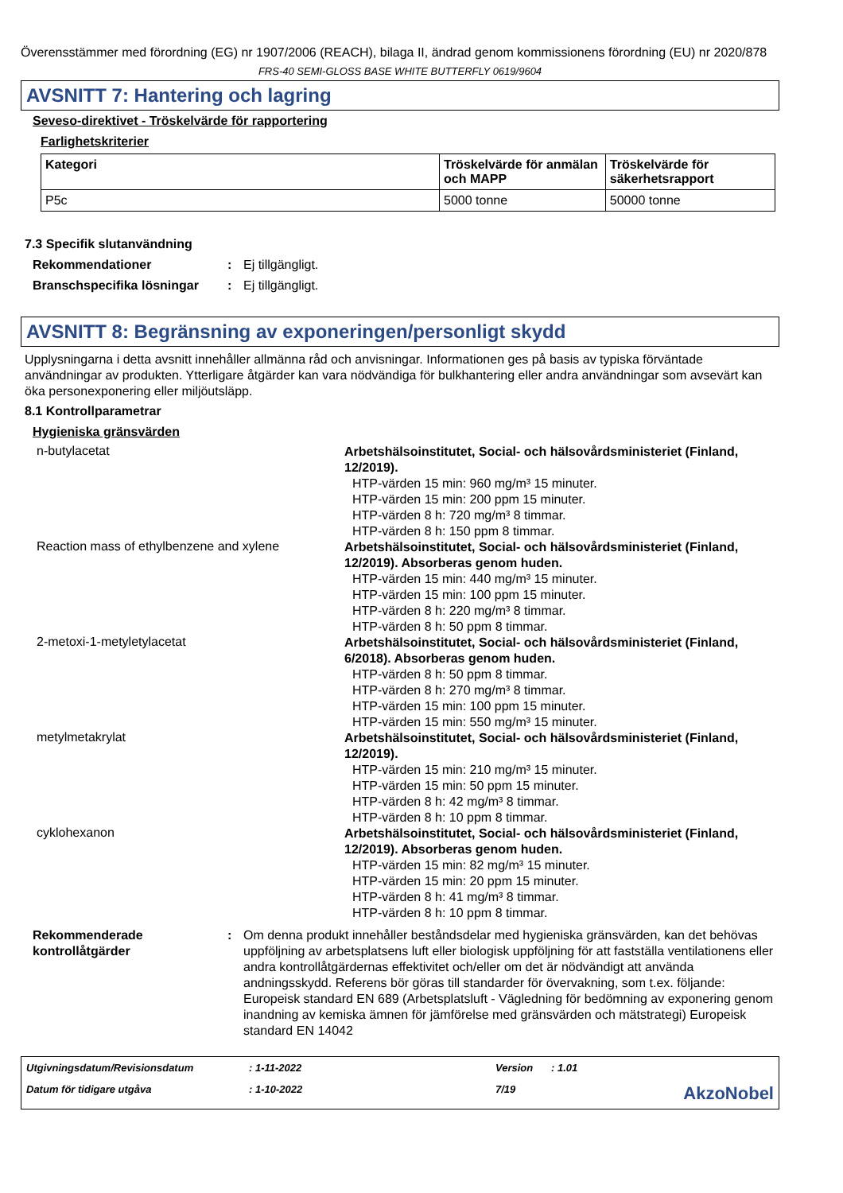Överensstämmer med förordning (EG) nr 1907/2006 (REACH), bilaga II, ändrad genom kommissionens förordning (EU) nr 2020/878
FRS-40 SEMI-GLOSS BASE WHITE BUTTERFLY 0619/9604
AVSNITT 7: Hantering och lagring
Seveso-direktivet - Tröskelvärde för rapportering
Farlighetskriterier
| Kategori | Tröskelvärde för anmälan och MAPP | Tröskelvärde för säkerhetsrapport |
| --- | --- | --- |
| P5c | 5000 tonne | 50000 tonne |
7.3 Specifik slutanvändning
Rekommendationer : Ej tillgängligt.
Branschspecifika lösningar
: Ej tillgängligt.
AVSNITT 8: Begränsning av exponeringen/personligt skydd
Upplysningarna i detta avsnitt innehåller allmänna råd och anvisningar. Informationen ges på basis av typiska förväntade användningar av produkten. Ytterligare åtgärder kan vara nödvändiga för bulkhantering eller andra användningar som avsevärt kan öka personexponering eller miljöutsläpp.
8.1 Kontrollparametrar
Hygieniska gränsvärden
n-butylacetat
Arbetshälsoinstitutet, Social- och hälsovårdsministeriet (Finland, 12/2019).
HTP-värden 15 min: 960 mg/m³ 15 minuter.
HTP-värden 15 min: 200 ppm 15 minuter.
HTP-värden 8 h: 720 mg/m³ 8 timmar.
HTP-värden 8 h: 150 ppm 8 timmar.
Reaction mass of ethylbenzene and xylene
Arbetshälsoinstitutet, Social- och hälsovårdsministeriet (Finland, 12/2019). Absorberas genom huden.
HTP-värden 15 min: 440 mg/m³ 15 minuter.
HTP-värden 15 min: 100 ppm 15 minuter.
HTP-värden 8 h: 220 mg/m³ 8 timmar.
HTP-värden 8 h: 50 ppm 8 timmar.
2-metoxi-1-metyletylacetat
Arbetshälsoinstitutet, Social- och hälsovårdsministeriet (Finland, 6/2018). Absorberas genom huden.
HTP-värden 8 h: 50 ppm 8 timmar.
HTP-värden 8 h: 270 mg/m³ 8 timmar.
HTP-värden 15 min: 100 ppm 15 minuter.
HTP-värden 15 min: 550 mg/m³ 15 minuter.
metylmetakrylat
Arbetshälsoinstitutet, Social- och hälsovårdsministeriet (Finland, 12/2019).
HTP-värden 15 min: 210 mg/m³ 15 minuter.
HTP-värden 15 min: 50 ppm 15 minuter.
HTP-värden 8 h: 42 mg/m³ 8 timmar.
HTP-värden 8 h: 10 ppm 8 timmar.
cyklohexanon
Arbetshälsoinstitutet, Social- och hälsovårdsministeriet (Finland, 12/2019). Absorberas genom huden.
HTP-värden 15 min: 82 mg/m³ 15 minuter.
HTP-värden 15 min: 20 ppm 15 minuter.
HTP-värden 8 h: 41 mg/m³ 8 timmar.
HTP-värden 8 h: 10 ppm 8 timmar.
Rekommenderade kontrollåtgärder
: Om denna produkt innehåller beståndsdelar med hygieniska gränsvärden, kan det behövas uppföljning av arbetsplatsens luft eller biologisk uppföljning för att fastställa ventilationens eller andra kontrollåtgärdernas effektivitet och/eller om det är nödvändigt att använda andningsskydd. Referens bör göras till standarder för övervakning, som t.ex. följande: Europeisk standard EN 689 (Arbetsplatsluft - Vägledning för bedömning av exponering genom inandning av kemiska ämnen för jämförelse med gränsvärden och mätstrategi) Europeisk standard EN 14042
Utgivningsdatum/Revisionsdatum
: 1-11-2022
Version
: 1.01
Datum för tidigare utgåva
: 1-10-2022
7/19
AkzoNobel